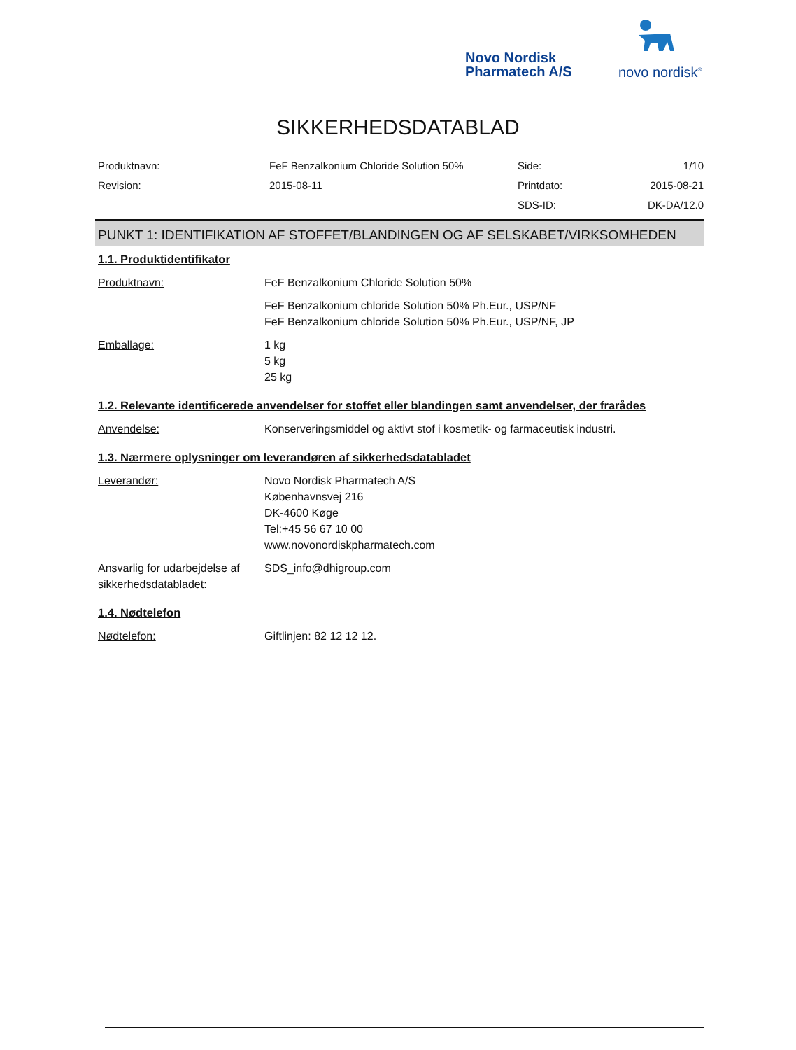Novo Nordisk
Pharmatech A/S
novo nordisk<sup>®</sup>
SIKKERHEDSDATABLAD
| Produktnavn: | FeF Benzalkonium Chloride Solution 50% | Side: | 1/10 |
| Revision: | 2015-08-11 | Printdato: | 2015-08-21 |
| | | SDS-ID: | DK-DA/12.0 |
PUNKT 1: IDENTIFIKATION AF STOFFET/BLANDINGEN OG AF SELSKABET/VIRKSOMHEDEN
1.1. Produktidentifikator
| Produktnavn: | FeF Benzalkonium Chloride Solution 50% |
| | FeF Benzalkonium chloride Solution 50% Ph.Eur., USP/NF FeF Benzalkonium chloride Solution 50% Ph.Eur., USP/NF, JP |
| Emballage: | 1 kg 5 kg 25 kg |
1.2. Relevante identificerede anvendelser for stoffet eller blandingen samt anvendelser, der frarådes
| Anvendelse: | Konserveringsmiddel og aktivt stof i kosmetik- og farmaceutisk industri. |
1.3. Nærmere oplysninger om leverandøren af sikkerhedsdatabladet
| Leverandør: | Novo Nordisk Pharmatech A/S Københavnsvej 216 DK-4600 Køge Tel:+45 56 67 10 00 www.novonordiskpharmatech.com |
| Ansvarlig for udarbejdelse af sikkerhedsdatabladet: | SDS_info@dhigroup.com |
1.4. Nødtelefon
| Nødtelefon: | Giftlinjen: 82 12 12 12. |